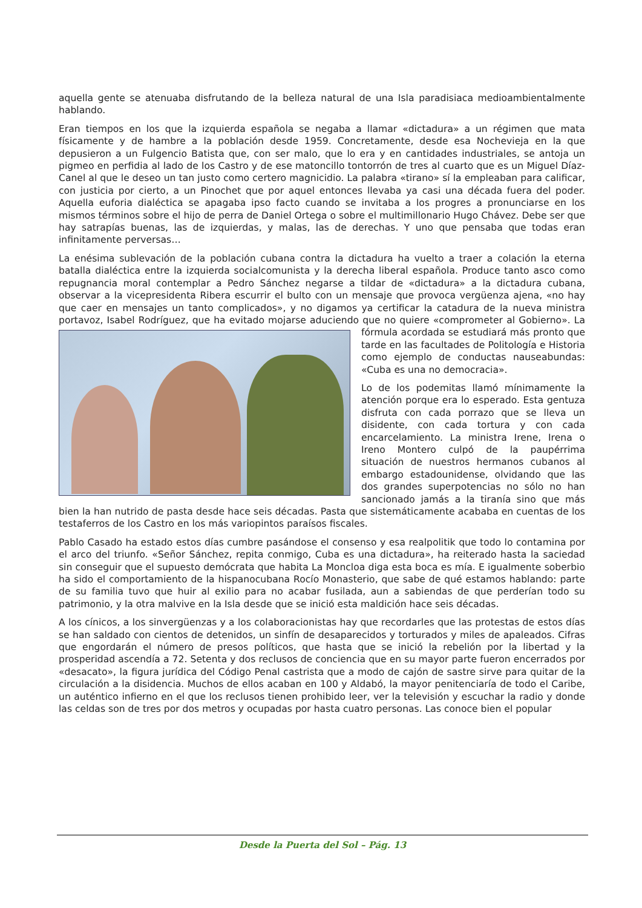aquella gente se atenuaba disfrutando de la belleza natural de una Isla paradisiaca medioambientalmente hablando.
Eran tiempos en los que la izquierda española se negaba a llamar «dictadura» a un régimen que mata físicamente y de hambre a la población desde 1959. Concretamente, desde esa Nochevieja en la que depusieron a un Fulgencio Batista que, con ser malo, que lo era y en cantidades industriales, se antoja un pigmeo en perfidia al lado de los Castro y de ese matoncillo tontorrón de tres al cuarto que es un Miguel Díaz-Canel al que le deseo un tan justo como certero magnicidio. La palabra «tirano» sí la empleaban para calificar, con justicia por cierto, a un Pinochet que por aquel entonces llevaba ya casi una década fuera del poder. Aquella euforia dialéctica se apagaba ipso facto cuando se invitaba a los progres a pronunciarse en los mismos términos sobre el hijo de perra de Daniel Ortega o sobre el multimillonario Hugo Chávez. Debe ser que hay satrapías buenas, las de izquierdas, y malas, las de derechas. Y uno que pensaba que todas eran infinitamente perversas…
La enésima sublevación de la población cubana contra la dictadura ha vuelto a traer a colación la eterna batalla dialéctica entre la izquierda socialcomunista y la derecha liberal española. Produce tanto asco como repugnancia moral contemplar a Pedro Sánchez negarse a tildar de «dictadura» a la dictadura cubana, observar a la vicepresidenta Ribera escurrir el bulto con un mensaje que provoca vergüenza ajena, «no hay que caer en mensajes un tanto complicados», y no digamos ya certificar la catadura de la nueva ministra portavoz, Isabel Rodríguez, que ha evitado mojarse aduciendo que no quiere «comprometer al Gobierno». La fórmula acordada se estudiará más pronto que tarde en las facultades de Politología e Historia como ejemplo de conductas nauseabundas: «Cuba es una no democracia».
Lo de los podemitas llamó mínimamente la atención porque era lo esperado. Esta gentuza disfruta con cada porrazo que se lleva un disidente, con cada tortura y con cada encarcelamiento. La ministra Irene, Irena o Ireno Montero culpó de la paupérrima situación de nuestros hermanos cubanos al embargo estadounidense, olvidando que las dos grandes superpotencias no sólo no han sancionado jamás a la tiranía sino que más bien la han nutrido de pasta desde hace seis décadas. Pasta que sistemáticamente acababa en cuentas de los testaferros de los Castro en los más variopintos paraísos fiscales.
Pablo Casado ha estado estos días cumbre pasándose el consenso y esa realpolitik que todo lo contamina por el arco del triunfo. «Señor Sánchez, repita conmigo, Cuba es una dictadura», ha reiterado hasta la saciedad sin conseguir que el supuesto demócrata que habita La Moncloa diga esta boca es mía. E igualmente soberbio ha sido el comportamiento de la hispanocubana Rocío Monasterio, que sabe de qué estamos hablando: parte de su familia tuvo que huir al exilio para no acabar fusilada, aun a sabiendas de que perderían todo su patrimonio, y la otra malvive en la Isla desde que se inició esta maldición hace seis décadas.
A los cínicos, a los sinvergüenzas y a los colaboracionistas hay que recordarles que las protestas de estos días se han saldado con cientos de detenidos, un sinfín de desaparecidos y torturados y miles de apaleados. Cifras que engordarán el número de presos políticos, que hasta que se inició la rebelión por la libertad y la prosperidad ascendía a 72. Setenta y dos reclusos de conciencia que en su mayor parte fueron encerrados por «desacato», la figura jurídica del Código Penal castrista que a modo de cajón de sastre sirve para quitar de la circulación a la disidencia. Muchos de ellos acaban en 100 y Aldabó, la mayor penitenciaría de todo el Caribe, un auténtico infierno en el que los reclusos tienen prohibido leer, ver la televisión y escuchar la radio y donde las celdas son de tres por dos metros y ocupadas por hasta cuatro personas. Las conoce bien el popular
Desde la Puerta del Sol – Pág. 13